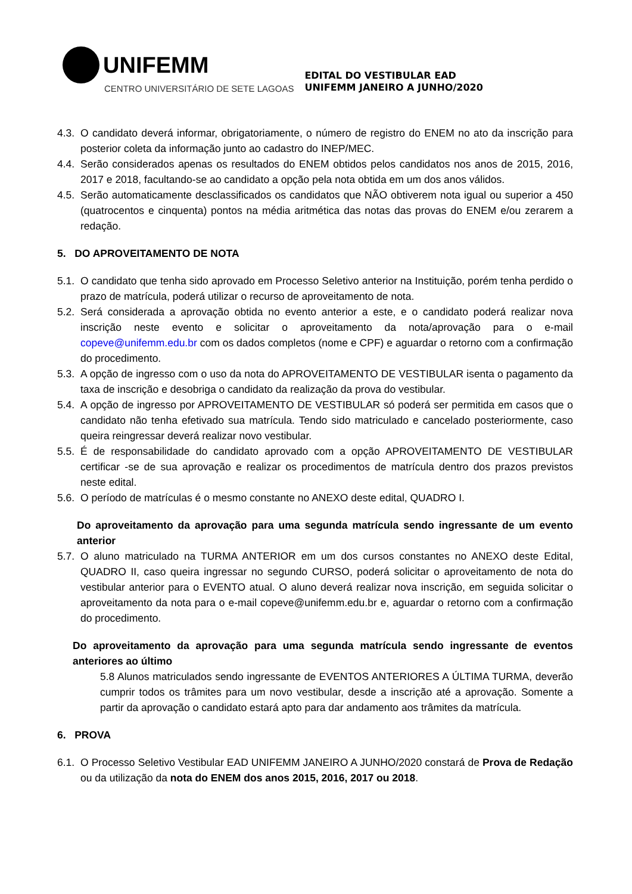UNIFEMM
CENTRO UNIVERSITÁRIO DE SETE LAGOAS
EDITAL DO VESTIBULAR EAD
UNIFEMM JANEIRO A JUNHO/2020
4.3. O candidato deverá informar, obrigatoriamente, o número de registro do ENEM no ato da inscrição para posterior coleta da informação junto ao cadastro do INEP/MEC.
4.4. Serão considerados apenas os resultados do ENEM obtidos pelos candidatos nos anos de 2015, 2016, 2017 e 2018, facultando-se ao candidato a opção pela nota obtida em um dos anos válidos.
4.5. Serão automaticamente desclassificados os candidatos que NÃO obtiverem nota igual ou superior a 450 (quatrocentos e cinquenta) pontos na média aritmética das notas das provas do ENEM e/ou zerarem a redação.
5. DO APROVEITAMENTO DE NOTA
5.1. O candidato que tenha sido aprovado em Processo Seletivo anterior na Instituição, porém tenha perdido o prazo de matrícula, poderá utilizar o recurso de aproveitamento de nota.
5.2. Será considerada a aprovação obtida no evento anterior a este, e o candidato poderá realizar nova inscrição neste evento e solicitar o aproveitamento da nota/aprovação para o e-mail copeve@unifemm.edu.br com os dados completos (nome e CPF) e aguardar o retorno com a confirmação do procedimento.
5.3. A opção de ingresso com o uso da nota do APROVEITAMENTO DE VESTIBULAR isenta o pagamento da taxa de inscrição e desobriga o candidato da realização da prova do vestibular.
5.4. A opção de ingresso por APROVEITAMENTO DE VESTIBULAR só poderá ser permitida em casos que o candidato não tenha efetivado sua matrícula. Tendo sido matriculado e cancelado posteriormente, caso queira reingressar deverá realizar novo vestibular.
5.5. É de responsabilidade do candidato aprovado com a opção APROVEITAMENTO DE VESTIBULAR certificar -se de sua aprovação e realizar os procedimentos de matrícula dentro dos prazos previstos neste edital.
5.6. O período de matrículas é o mesmo constante no ANEXO deste edital, QUADRO I.
Do aproveitamento da aprovação para uma segunda matrícula sendo ingressante de um evento anterior
5.7. O aluno matriculado na TURMA ANTERIOR em um dos cursos constantes no ANEXO deste Edital, QUADRO II, caso queira ingressar no segundo CURSO, poderá solicitar o aproveitamento de nota do vestibular anterior para o EVENTO atual. O aluno deverá realizar nova inscrição, em seguida solicitar o aproveitamento da nota para o e-mail copeve@unifemm.edu.br e, aguardar o retorno com a confirmação do procedimento.
Do aproveitamento da aprovação para uma segunda matrícula sendo ingressante de eventos anteriores ao último
5.8 Alunos matriculados sendo ingressante de EVENTOS ANTERIORES A ÚLTIMA TURMA, deverão cumprir todos os trâmites para um novo vestibular, desde a inscrição até a aprovação. Somente a partir da aprovação o candidato estará apto para dar andamento aos trâmites da matrícula.
6. PROVA
6.1. O Processo Seletivo Vestibular EAD UNIFEMM JANEIRO A JUNHO/2020 constará de Prova de Redação ou da utilização da nota do ENEM dos anos 2015, 2016, 2017 ou 2018.